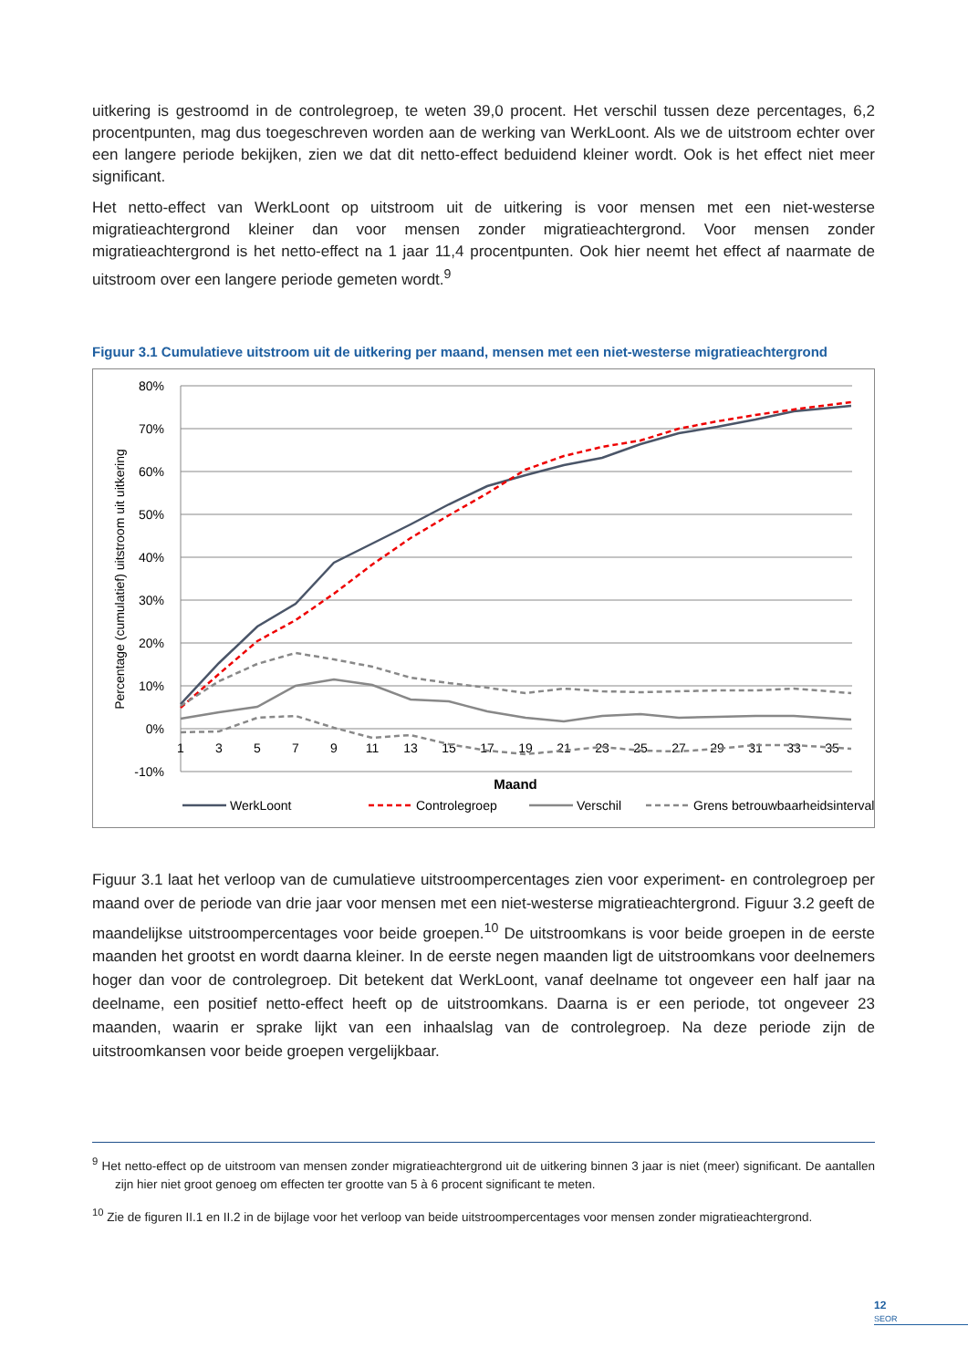uitkering is gestroomd in de controlegroep, te weten 39,0 procent. Het verschil tussen deze percentages, 6,2 procentpunten, mag dus toegeschreven worden aan de werking van WerkLoont. Als we de uitstroom echter over een langere periode bekijken, zien we dat dit netto-effect beduidend kleiner wordt. Ook is het effect niet meer significant.
Het netto-effect van WerkLoont op uitstroom uit de uitkering is voor mensen met een niet-westerse migratieachtergrond kleiner dan voor mensen zonder migratieachtergrond. Voor mensen zonder migratieachtergrond is het netto-effect na 1 jaar 11,4 procentpunten. Ook hier neemt het effect af naarmate de uitstroom over een langere periode gemeten wordt.<sup>9</sup>
Figuur 3.1 Cumulatieve uitstroom uit de uitkering per maand, mensen met een niet-westerse migratieachtergrond
80%
70%
60%
50%
40%
30%
20%
10%
0%
-10%
1
3
5
7
9
11
13
15
17
19
21
23
25
27
29
31
33
35
Maand
Percentage (cumulatief) uitstroom uit uitkering
WerkLoont
Controlegroep
Verschil
Grens betrouwbaarheidsinterval
Figuur 3.1 laat het verloop van de cumulatieve uitstroompercentages zien voor experiment- en controlegroep per maand over de periode van drie jaar voor mensen met een niet-westerse migratieachtergrond. Figuur 3.2 geeft de maandelijkse uitstroompercentages voor beide groepen.<sup>10</sup> De uitstroomkans is voor beide groepen in de eerste maanden het grootst en wordt daarna kleiner. In de eerste negen maanden ligt de uitstroomkans voor deelnemers hoger dan voor de controlegroep. Dit betekent dat WerkLoont, vanaf deelname tot ongeveer een half jaar na deelname, een positief netto-effect heeft op de uitstroomkans. Daarna is er een periode, tot ongeveer 23 maanden, waarin er sprake lijkt van een inhaalslag van de controlegroep. Na deze periode zijn de uitstroomkansen voor beide groepen vergelijkbaar.
<sup>9</sup> Het netto-effect op de uitstroom van mensen zonder migratieachtergrond uit de uitkering binnen 3 jaar is niet (meer) significant. De aantallen zijn hier niet groot genoeg om effecten ter grootte van 5 à 6 procent significant te meten.
<sup>10</sup> Zie de figuren II.1 en II.2 in de bijlage voor het verloop van beide uitstroompercentages voor mensen zonder migratieachtergrond.
12
SEOR